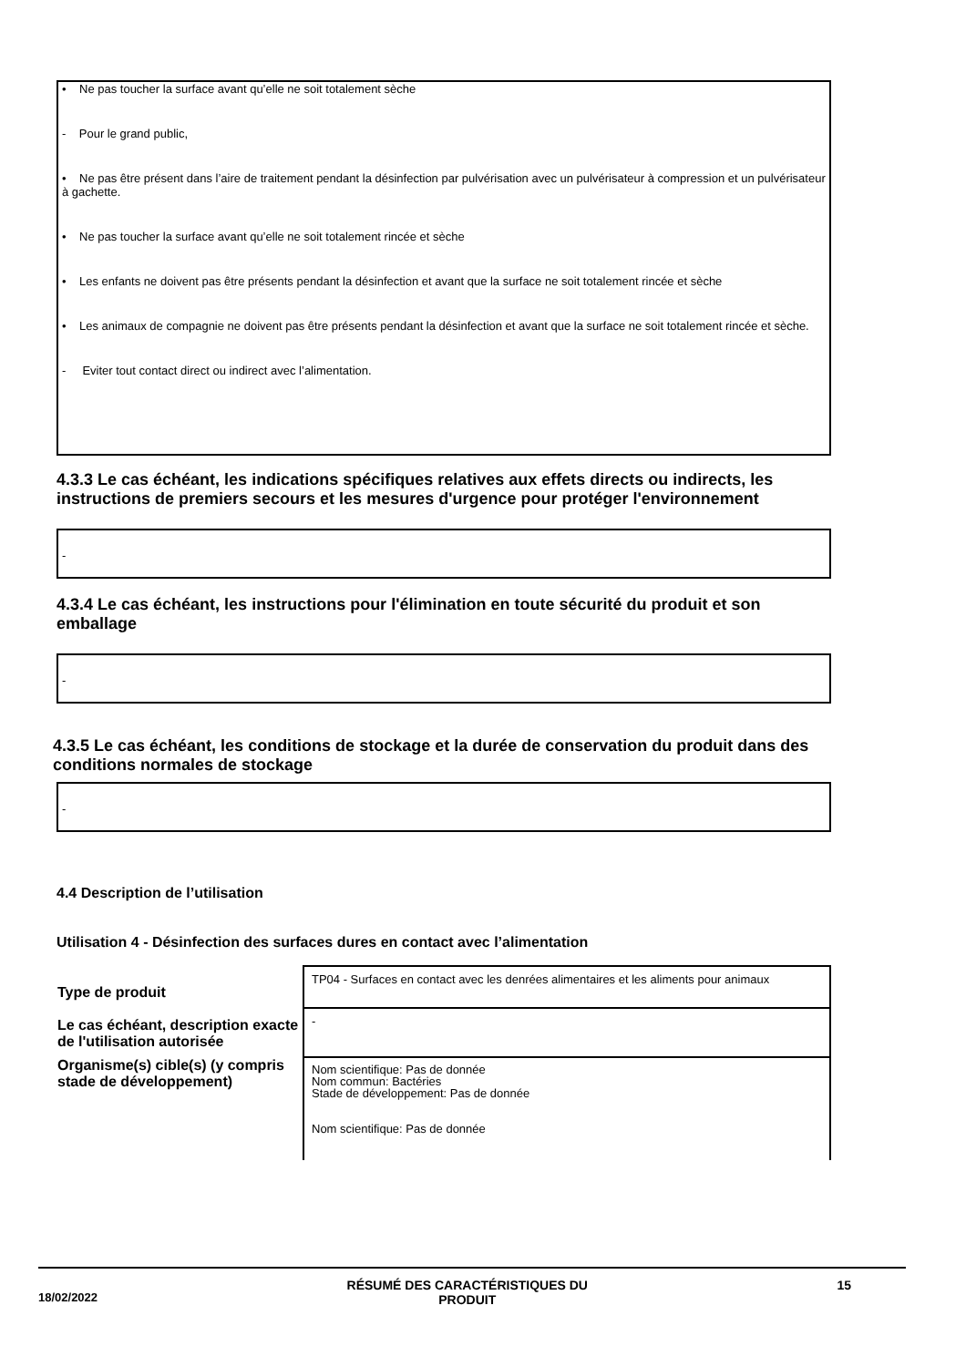• Ne pas toucher la surface avant qu’elle ne soit totalement sèche
- Pour le grand public,
• Ne pas être présent dans l’aire de traitement pendant la désinfection par pulvérisation avec un pulvérisateur à compression et un pulvérisateur à gachette.
• Ne pas toucher la surface avant qu’elle ne soit totalement rincée et sèche
• Les enfants ne doivent pas être présents pendant la désinfection et avant que la surface ne soit totalement rincée et sèche
• Les animaux de compagnie ne doivent pas être présents pendant la désinfection et avant que la surface ne soit totalement rincée et sèche.
- Eviter tout contact direct ou indirect avec l’alimentation.
4.3.3 Le cas échéant, les indications spécifiques relatives aux effets directs ou indirects, les instructions de premiers secours et les mesures d'urgence pour protéger l'environnement
-
4.3.4 Le cas échéant, les instructions pour l'élimination en toute sécurité du produit et son emballage
-
4.3.5 Le cas échéant, les conditions de stockage et la durée de conservation du produit dans des conditions normales de stockage
-
4.4 Description de l’utilisation
Utilisation 4 - Désinfection des surfaces dures en contact avec l’alimentation
| Type de produit | TP04 - Surfaces en contact avec les denrées alimentaires et les aliments pour animaux |
| Le cas échéant, description exacte de l'utilisation autorisée | - |
| Organisme(s) cible(s) (y compris stade de développement) | Nom scientifique: Pas de donnée Nom commun: Bactéries Stade de développement: Pas de donnée Nom scientifique: Pas de donnée |
18/02/2022 RÉSUMÉ DES CARACTÉRISTIQUES DU
PRODUIT 15